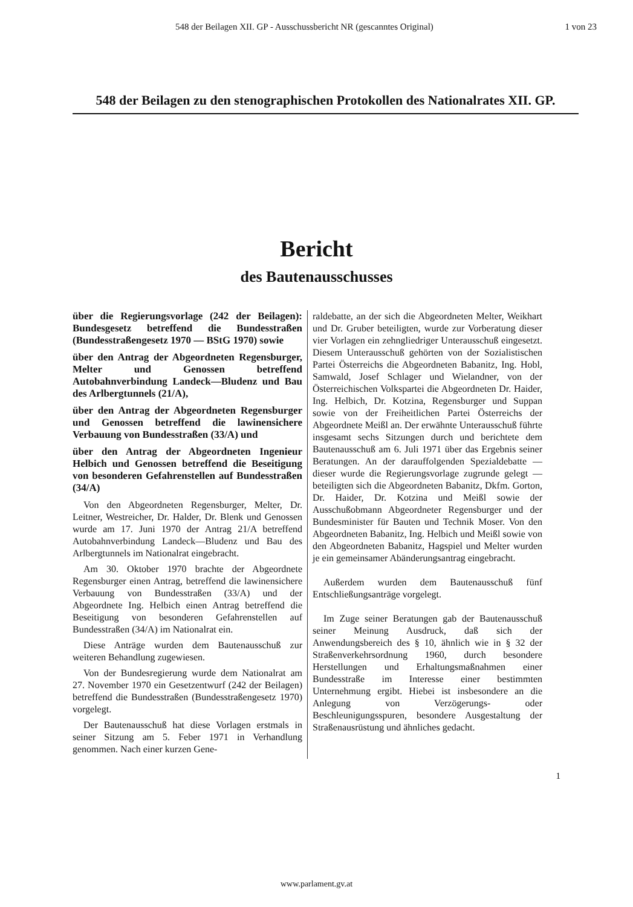548 der Beilagen XII. GP - Ausschussbericht NR (gescanntes Original) 1 von 23
548 der Beilagen zu den stenographischen Protokollen des Nationalrates XII. GP.
Bericht
des Bautenausschusses
über die Regierungsvorlage (242 der Beilagen): Bundesgesetz betreffend die Bundesstraßen (Bundesstraßengesetz 1970 — BStG 1970) sowie
über den Antrag der Abgeordneten Regensburger, Melter und Genossen betreffend Autobahnverbindung Landeck—Bludenz und Bau des Arlbergtunnels (21/A),
über den Antrag der Abgeordneten Regensburger und Genossen betreffend die lawinensichere Verbauung von Bundesstraßen (33/A) und
über den Antrag der Abgeordneten Ingenieur Helbich und Genossen betreffend die Beseitigung von besonderen Gefahrenstellen auf Bundesstraßen (34/A)
Von den Abgeordneten Regensburger, Melter, Dr. Leitner, Westreicher, Dr. Halder, Dr. Blenk und Genossen wurde am 17. Juni 1970 der Antrag 21/A betreffend Autobahnverbindung Landeck—Bludenz und Bau des Arlbergtunnels im Nationalrat eingebracht.
Am 30. Oktober 1970 brachte der Abgeordnete Regensburger einen Antrag, betreffend die lawinensichere Verbauung von Bundesstraßen (33/A) und der Abgeordnete Ing. Helbich einen Antrag betreffend die Beseitigung von besonderen Gefahrenstellen auf Bundesstraßen (34/A) im Nationalrat ein.
Diese Anträge wurden dem Bautenausschuß zur weiteren Behandlung zugewiesen.
Von der Bundesregierung wurde dem Nationalrat am 27. November 1970 ein Gesetzentwurf (242 der Beilagen) betreffend die Bundesstraßen (Bundesstraßengesetz 1970) vorgelegt.
Der Bautenausschuß hat diese Vorlagen erstmals in seiner Sitzung am 5. Feber 1971 in Verhandlung genommen. Nach einer kurzen Gene-
raldebatte, an der sich die Abgeordneten Melter, Weikhart und Dr. Gruber beteiligten, wurde zur Vorberatung dieser vier Vorlagen ein zehngliedriger Unterausschuß eingesetzt. Diesem Unterausschuß gehörten von der Sozialistischen Partei Österreichs die Abgeordneten Babanitz, Ing. Hobl, Samwald, Josef Schlager und Wielandner, von der Österreichischen Volkspartei die Abgeordneten Dr. Haider, Ing. Helbich, Dr. Kotzina, Regensburger und Suppan sowie von der Freiheitlichen Partei Österreichs der Abgeordnete Meißl an. Der erwähnte Unterausschuß führte insgesamt sechs Sitzungen durch und berichtete dem Bautenausschuß am 6. Juli 1971 über das Ergebnis seiner Beratungen. An der darauffolgenden Spezialdebatte — dieser wurde die Regierungsvorlage zugrunde gelegt — beteiligten sich die Abgeordneten Babanitz, Dkfm. Gorton, Dr. Haider, Dr. Kotzina und Meißl sowie der Ausschußobmann Abgeordneter Regensburger und der Bundesminister für Bauten und Technik Moser. Von den Abgeordneten Babanitz, Ing. Helbich und Meißl sowie von den Abgeordneten Babanitz, Hagspiel und Melter wurden je ein gemeinsamer Abänderungsantrag eingebracht.
Außerdem wurden dem Bautenausschuß fünf Entschließungsanträge vorgelegt.
Im Zuge seiner Beratungen gab der Bautenausschuß seiner Meinung Ausdruck, daß sich der Anwendungsbereich des § 10, ähnlich wie in § 32 der Straßenverkehrsordnung 1960, durch besondere Herstellungen und Erhaltungsmaßnahmen einer Bundesstraße im Interesse einer bestimmten Unternehmung ergibt. Hiebei ist insbesondere an die Anlegung von Verzögerungs- oder Beschleunigungsspuren, besondere Ausgestaltung der Straßenausrüstung und ähnliches gedacht.
1
www.parlament.gv.at